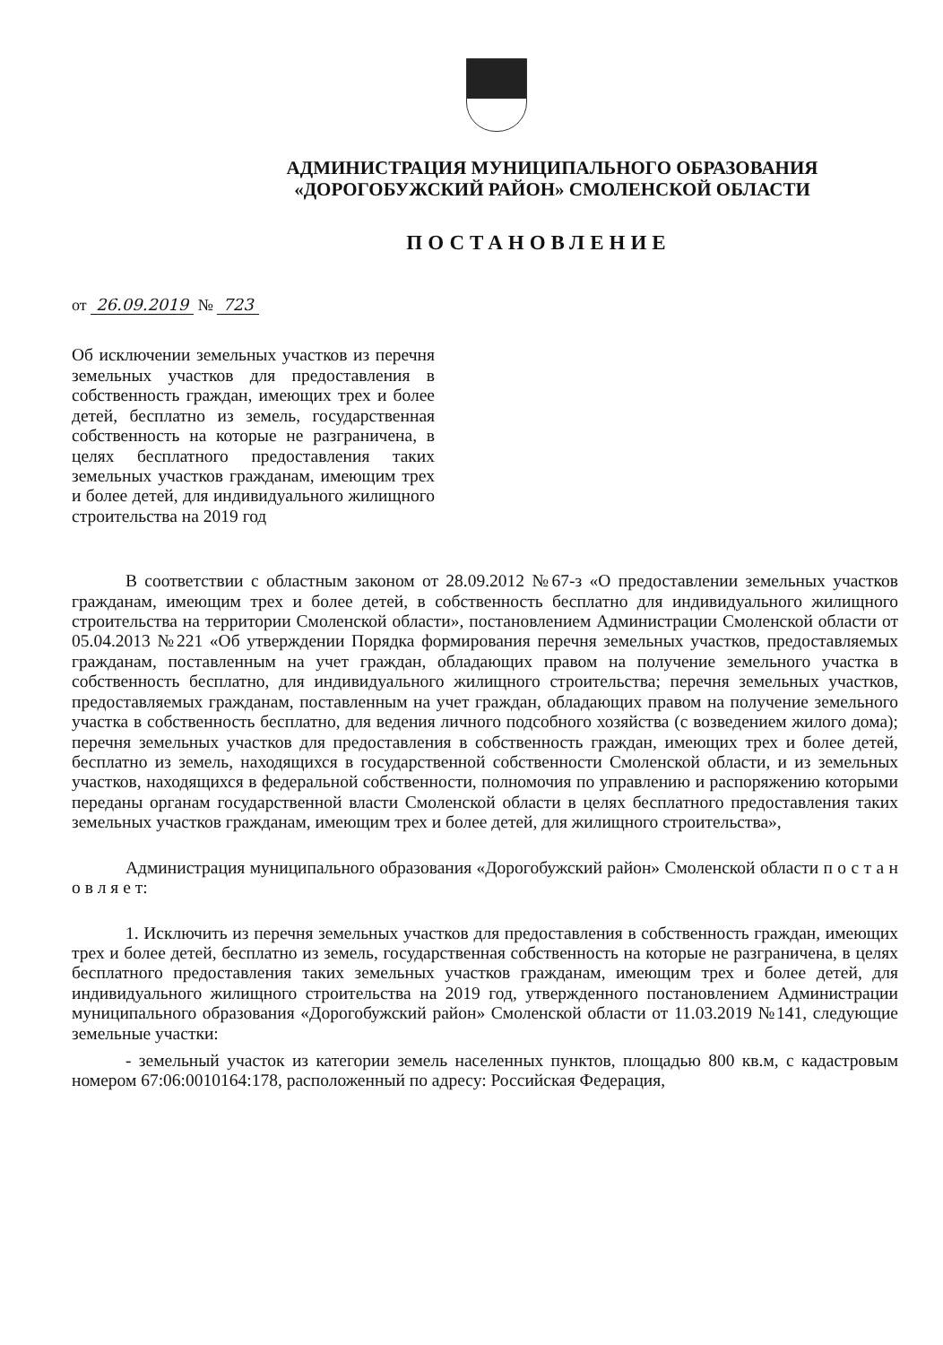АДМИНИСТРАЦИЯ МУНИЦИПАЛЬНОГО ОБРАЗОВАНИЯ
«ДОРОГОБУЖСКИЙ РАЙОН» СМОЛЕНСКОЙ ОБЛАСТИ
ПОСТАНОВЛЕНИЕ
от 26.09.2019 № 723
Об исключении земельных участков из перечня земельных участков для предоставления в собственность граждан, имеющих трех и более детей, бесплатно из земель, государственная собственность на которые не разграничена, в целях бесплатного предоставления таких земельных участков гражданам, имеющим трех и более детей, для индивидуального жилищного строительства на 2019 год
В соответствии с областным законом от 28.09.2012 №67-з «О предоставлении земельных участков гражданам, имеющим трех и более детей, в собственность бесплатно для индивидуального жилищного строительства на территории Смоленской области», постановлением Администрации Смоленской области от 05.04.2013 №221 «Об утверждении Порядка формирования перечня земельных участков, предоставляемых гражданам, поставленным на учет граждан, обладающих правом на получение земельного участка в собственность бесплатно, для индивидуального жилищного строительства; перечня земельных участков, предоставляемых гражданам, поставленным на учет граждан, обладающих правом на получение земельного участка в собственность бесплатно, для ведения личного подсобного хозяйства (с возведением жилого дома); перечня земельных участков для предоставления в собственность граждан, имеющих трех и более детей, бесплатно из земель, находящихся в государственной собственности Смоленской области, и из земельных участков, находящихся в федеральной собственности, полномочия по управлению и распоряжению которыми переданы органам государственной власти Смоленской области в целях бесплатного предоставления таких земельных участков гражданам, имеющим трех и более детей, для жилищного строительства»,
Администрация муниципального образования «Дорогобужский район» Смоленской области п о с т а н о в л я е т:
1. Исключить из перечня земельных участков для предоставления в собственность граждан, имеющих трех и более детей, бесплатно из земель, государственная собственность на которые не разграничена, в целях бесплатного предоставления таких земельных участков гражданам, имеющим трех и более детей, для индивидуального жилищного строительства на 2019 год, утвержденного постановлением Администрации муниципального образования «Дорогобужский район» Смоленской области от 11.03.2019 №141, следующие земельные участки:
- земельный участок из категории земель населенных пунктов, площадью 800 кв.м, с кадастровым номером 67:06:0010164:178, расположенный по адресу: Российская Федерация,